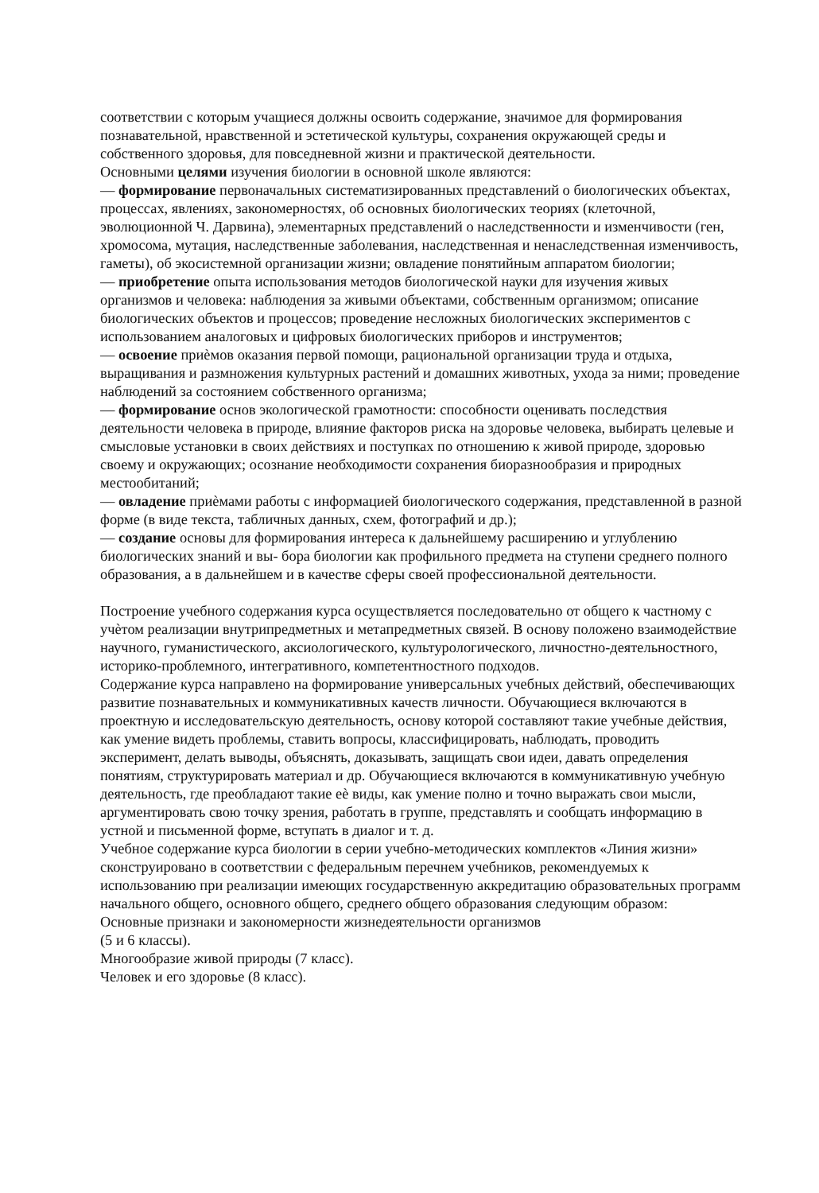соответствии с которым учащиеся должны освоить содержание, значимое для формирования познавательной, нравственной и эстетической культуры, сохранения окружающей среды и собственного здоровья, для повседневной жизни и практической деятельности.
Основными целями изучения биологии в основной школе являются:
— формирование первоначальных систематизированных представлений о биологических объектах, процессах, явлениях, закономерностях, об основных биологических теориях (клеточной, эволюционной Ч. Дарвина), элементарных представлений о наследственности и изменчивости (ген, хромосома, мутация, наследственные заболевания, наследственная и ненаследственная изменчивость, гаметы), об экосистемной организации жизни; овладение понятийным аппаратом биологии;
— приобретение опыта использования методов биологической науки для изучения живых организмов и человека: наблюдения за живыми объектами, собственным организмом; описание биологических объектов и процессов; проведение несложных биологических экспериментов с использованием аналоговых и цифровых биологических приборов и инструментов;
— освоение приѐмов оказания первой помощи, рациональной организации труда и отдыха, выращивания и размножения культурных растений и домашних животных, ухода за ними; проведение наблюдений за состоянием собственного организма;
— формирование основ экологической грамотности: способности оценивать последствия деятельности человека в природе, влияние факторов риска на здоровье человека, выбирать целевые и смысловые установки в своих действиях и поступках по отношению к живой природе, здоровью своему и окружающих; осознание необходимости сохранения биоразнообразия и природных местообитаний;
— овладение приѐмами работы с информацией биологического содержания, представленной в разной форме (в виде текста, табличных данных, схем, фотографий и др.);
— создание основы для формирования интереса к дальнейшему расширению и углублению биологических знаний и вы- бора биологии как профильного предмета на ступени среднего полного образования, а в дальнейшем и в качестве сферы своей профессиональной деятельности.
Построение учебного содержания курса осуществляется последовательно от общего к частному с учѐтом реализации внутрипредметных и метапредметных связей. В основу положено взаимодействие научного, гуманистического, аксиологического, культурологического, личностно-деятельностного, историко-проблемного, интегративного, компетентностного подходов.
Содержание курса направлено на формирование универсальных учебных действий, обеспечивающих развитие познавательных и коммуникативных качеств личности. Обучающиеся включаются в проектную и исследовательскую деятельность, основу которой составляют такие учебные действия, как умение видеть проблемы, ставить вопросы, классифицировать, наблюдать, проводить эксперимент, делать выводы, объяснять, доказывать, защищать свои идеи, давать определения понятиям, структурировать материал и др. Обучающиеся включаются в коммуникативную учебную деятельность, где преобладают такие еѐ виды, как умение полно и точно выражать свои мысли, аргументировать свою точку зрения, работать в группе, представлять и сообщать информацию в устной и письменной форме, вступать в диалог и т. д.
Учебное содержание курса биологии в серии учебно-методических комплектов «Линия жизни» сконструировано в соответствии с федеральным перечнем учебников, рекомендуемых к использованию при реализации имеющих государственную аккредитацию образовательных программ начального общего, основного общего, среднего общего образования следующим образом:
Основные признаки и закономерности жизнедеятельности организмов
(5 и 6 классы).
Многообразие живой природы (7 класс).
Человек и его здоровье (8 класс).